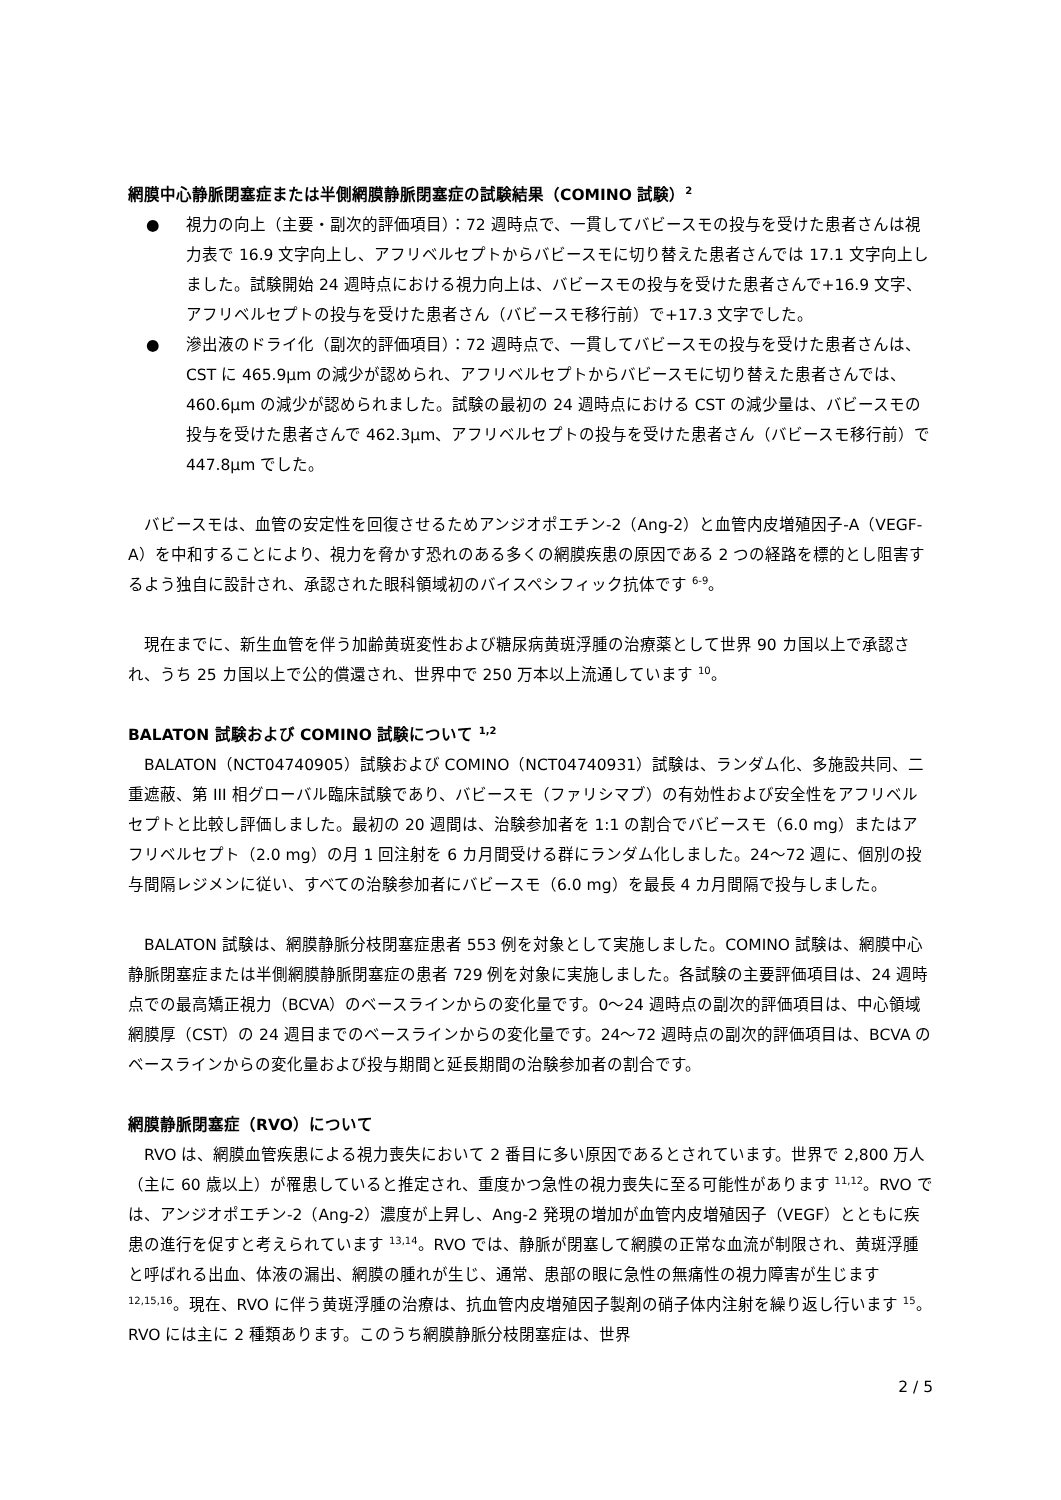網膜中心静脈閉塞症または半側網膜静脈閉塞症の試験結果（COMINO 試験）<sup>2</sup>
● 視力の向上（主要・副次的評価項目）：72 週時点で、一貫してバビースモの投与を受けた患者さんは視力表で 16.9 文字向上し、アフリベルセプトからバビースモに切り替えた患者さんでは 17.1 文字向上しました。試験開始 24 週時点における視力向上は、バビースモの投与を受けた患者さんで+16.9 文字、アフリベルセプトの投与を受けた患者さん（バビースモ移行前）で+17.3 文字でした。
● 滲出液のドライ化（副次的評価項目）：72 週時点で、一貫してバビースモの投与を受けた患者さんは、CST に 465.9μm の減少が認められ、アフリベルセプトからバビースモに切り替えた患者さんでは、460.6μm の減少が認められました。試験の最初の 24 週時点における CST の減少量は、バビースモの投与を受けた患者さんで 462.3μm、アフリベルセプトの投与を受けた患者さん（バビースモ移行前）で 447.8μm でした。
　バビースモは、血管の安定性を回復させるためアンジオポエチン-2（Ang-2）と血管内皮増殖因子-A（VEGF-A）を中和することにより、視力を脅かす恐れのある多くの網膜疾患の原因である 2 つの経路を標的とし阻害するよう独自に設計され、承認された眼科領域初のバイスペシフィック抗体です <sup>6-9</sup>。
　現在までに、新生血管を伴う加齢黄斑変性および糖尿病黄斑浮腫の治療薬として世界 90 カ国以上で承認され、うち 25 カ国以上で公的償還され、世界中で 250 万本以上流通しています <sup>10</sup>。
BALATON 試験および COMINO 試験について <sup>1,2</sup>
　BALATON（NCT04740905）試験および COMINO（NCT04740931）試験は、ランダム化、多施設共同、二重遮蔽、第 III 相グローバル臨床試験であり、バビースモ（ファリシマブ）の有効性および安全性をアフリベルセプトと比較し評価しました。最初の 20 週間は、治験参加者を 1:1 の割合でバビースモ（6.0 mg）またはアフリベルセプト（2.0 mg）の月 1 回注射を 6 カ月間受ける群にランダム化しました。24～72 週に、個別の投与間隔レジメンに従い、すべての治験参加者にバビースモ（6.0 mg）を最長 4 カ月間隔で投与しました。
　BALATON 試験は、網膜静脈分枝閉塞症患者 553 例を対象として実施しました。COMINO 試験は、網膜中心静脈閉塞症または半側網膜静脈閉塞症の患者 729 例を対象に実施しました。各試験の主要評価項目は、24 週時点での最高矯正視力（BCVA）のベースラインからの変化量です。0～24 週時点の副次的評価項目は、中心領域網膜厚（CST）の 24 週目までのベースラインからの変化量です。24～72 週時点の副次的評価項目は、BCVA のベースラインからの変化量および投与期間と延長期間の治験参加者の割合です。
網膜静脈閉塞症（RVO）について
　RVO は、網膜血管疾患による視力喪失において 2 番目に多い原因であるとされています。世界で 2,800 万人（主に 60 歳以上）が罹患していると推定され、重度かつ急性の視力喪失に至る可能性があります <sup>11,12</sup>。RVO では、アンジオポエチン-2（Ang-2）濃度が上昇し、Ang-2 発現の増加が血管内皮増殖因子（VEGF）とともに疾患の進行を促すと考えられています <sup>13,14</sup>。RVO では、静脈が閉塞して網膜の正常な血流が制限され、黄斑浮腫と呼ばれる出血、体液の漏出、網膜の腫れが生じ、通常、患部の眼に急性の無痛性の視力障害が生じます <sup>12,15,16</sup>。現在、RVO に伴う黄斑浮腫の治療は、抗血管内皮増殖因子製剤の硝子体内注射を繰り返し行います <sup>15</sup>。RVO には主に 2 種類あります。このうち網膜静脈分枝閉塞症は、世界
2 / 5